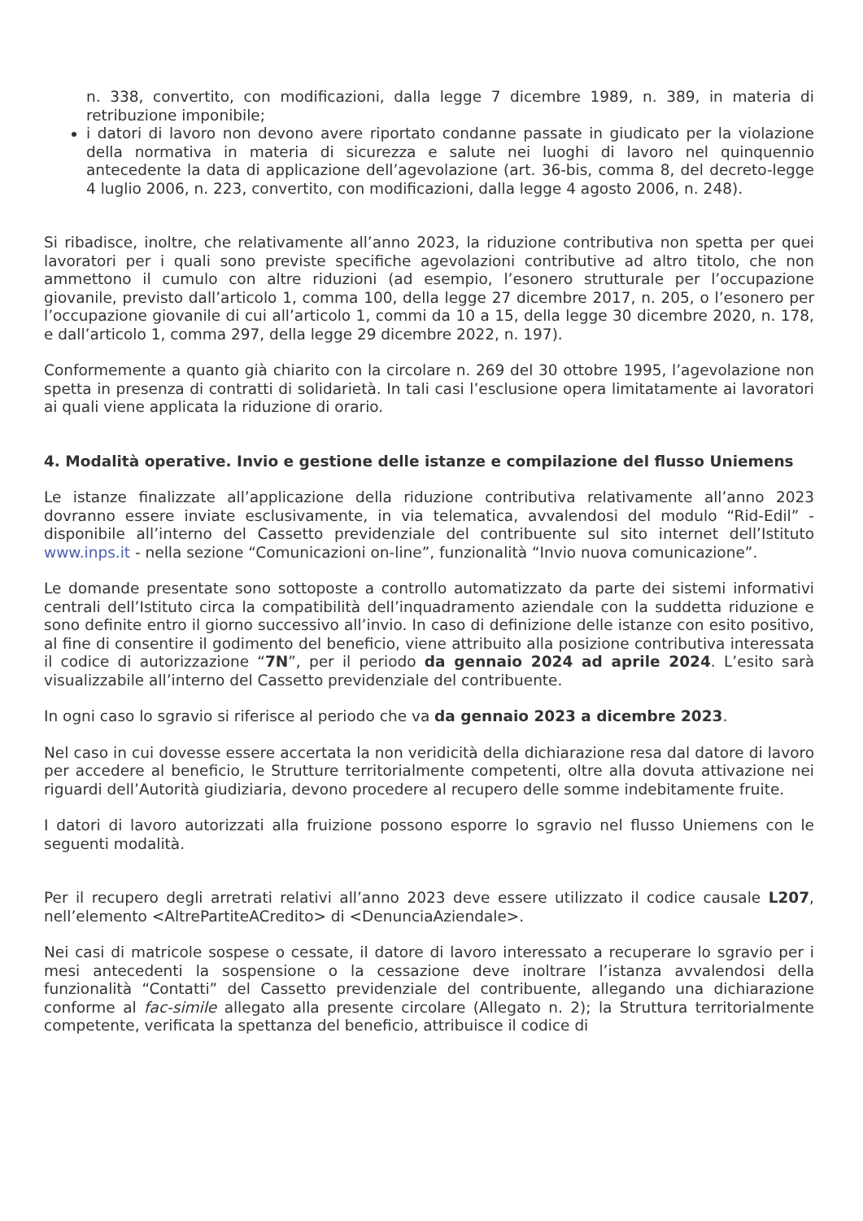n. 338, convertito, con modificazioni, dalla legge 7 dicembre 1989, n. 389, in materia di retribuzione imponibile;
i datori di lavoro non devono avere riportato condanne passate in giudicato per la violazione della normativa in materia di sicurezza e salute nei luoghi di lavoro nel quinquennio antecedente la data di applicazione dell’agevolazione (art. 36-bis, comma 8, del decreto-legge 4 luglio 2006, n. 223, convertito, con modificazioni, dalla legge 4 agosto 2006, n. 248).
Si ribadisce, inoltre, che relativamente all’anno 2023, la riduzione contributiva non spetta per quei lavoratori per i quali sono previste specifiche agevolazioni contributive ad altro titolo, che non ammettono il cumulo con altre riduzioni (ad esempio, l’esonero strutturale per l’occupazione giovanile, previsto dall’articolo 1, comma 100, della legge 27 dicembre 2017, n. 205, o l’esonero per l’occupazione giovanile di cui all’articolo 1, commi da 10 a 15, della legge 30 dicembre 2020, n. 178, e dall’articolo 1, comma 297, della legge 29 dicembre 2022, n. 197).
Conformemente a quanto già chiarito con la circolare n. 269 del 30 ottobre 1995, l’agevolazione non spetta in presenza di contratti di solidarietà. In tali casi l’esclusione opera limitatamente ai lavoratori ai quali viene applicata la riduzione di orario.
4. Modalità operative. Invio e gestione delle istanze e compilazione del flusso Uniemens
Le istanze finalizzate all’applicazione della riduzione contributiva relativamente all’anno 2023 dovranno essere inviate esclusivamente, in via telematica, avvalendosi del modulo “Rid-Edil” - disponibile all’interno del Cassetto previdenziale del contribuente sul sito internet dell’Istituto www.inps.it - nella sezione “Comunicazioni on-line”, funzionalità “Invio nuova comunicazione”.
Le domande presentate sono sottoposte a controllo automatizzato da parte dei sistemi informativi centrali dell’Istituto circa la compatibilità dell’inquadramento aziendale con la suddetta riduzione e sono definite entro il giorno successivo all’invio. In caso di definizione delle istanze con esito positivo, al fine di consentire il godimento del beneficio, viene attribuito alla posizione contributiva interessata il codice di autorizzazione “7N”, per il periodo da gennaio 2024 ad aprile 2024. L’esito sarà visualizzabile all’interno del Cassetto previdenziale del contribuente.
In ogni caso lo sgravio si riferisce al periodo che va da gennaio 2023 a dicembre 2023.
Nel caso in cui dovesse essere accertata la non veridicità della dichiarazione resa dal datore di lavoro per accedere al beneficio, le Strutture territorialmente competenti, oltre alla dovuta attivazione nei riguardi dell’Autorità giudiziaria, devono procedere al recupero delle somme indebitamente fruite.
I datori di lavoro autorizzati alla fruizione possono esporre lo sgravio nel flusso Uniemens con le seguenti modalità.
Per il recupero degli arretrati relativi all’anno 2023 deve essere utilizzato il codice causale L207, nell’elemento <AltrePartiteACredito> di <DenunciaAziendale>.
Nei casi di matricole sospese o cessate, il datore di lavoro interessato a recuperare lo sgravio per i mesi antecedenti la sospensione o la cessazione deve inoltrare l’istanza avvalendosi della funzionalità “Contatti” del Cassetto previdenziale del contribuente, allegando una dichiarazione conforme al fac-simile allegato alla presente circolare (Allegato n. 2); la Struttura territorialmente competente, verificata la spettanza del beneficio, attribuisce il codice di